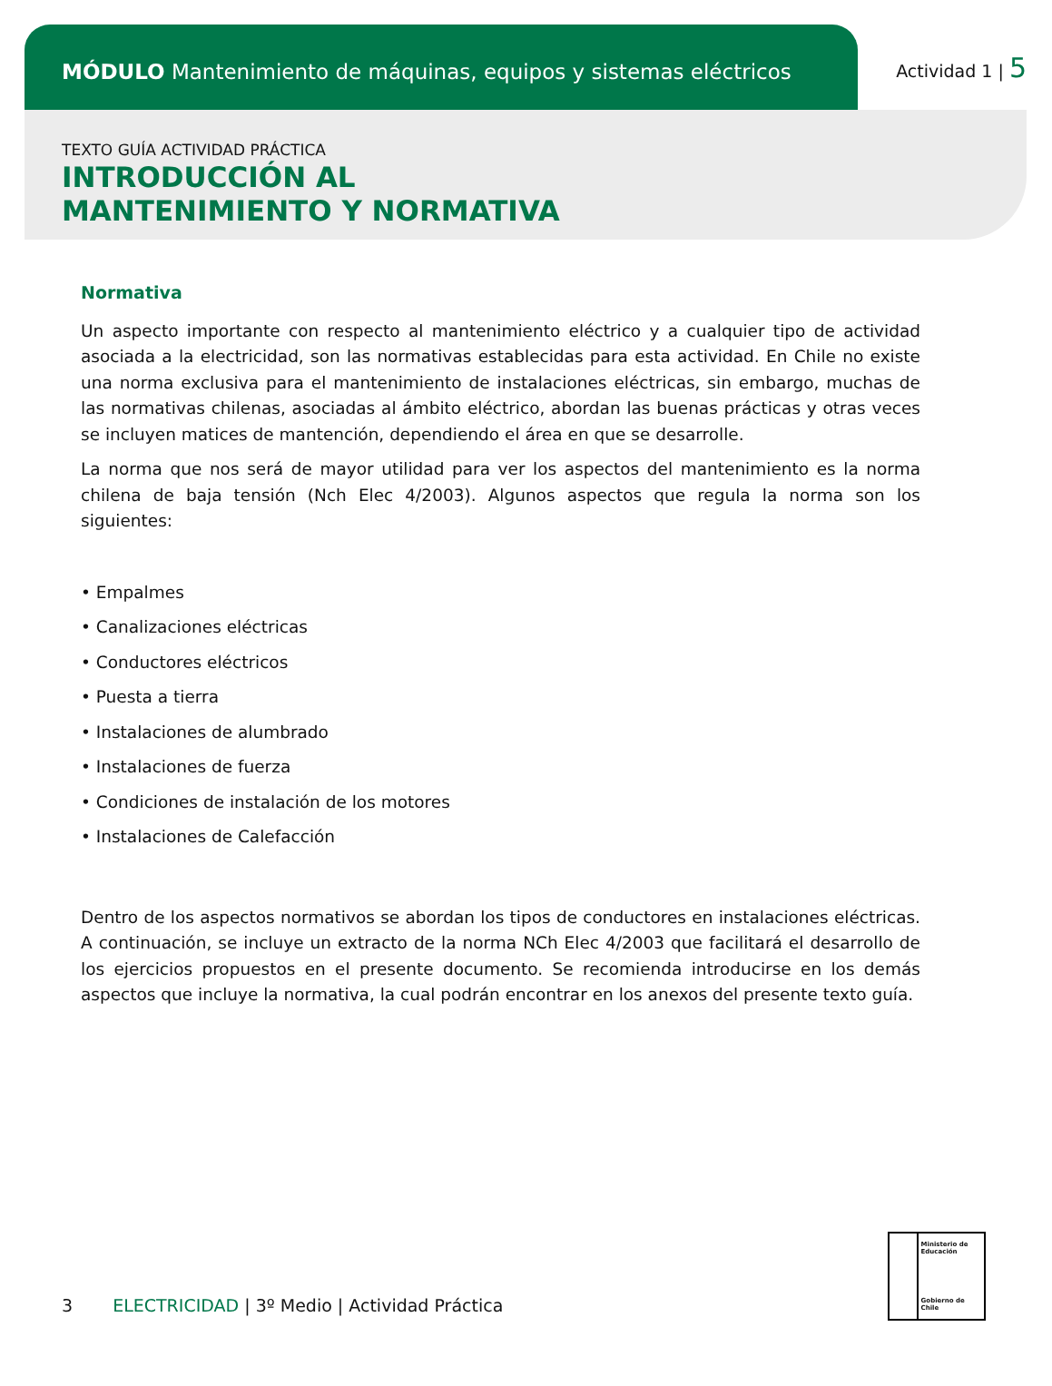MÓDULO Mantenimiento de máquinas, equipos y sistemas eléctricos
Actividad 1 | 5
TEXTO GUÍA ACTIVIDAD PRÁCTICA
INTRODUCCIÓN AL
MANTENIMIENTO Y NORMATIVA
Normativa
Un aspecto importante con respecto al mantenimiento eléctrico y a cualquier tipo de actividad asociada a la electricidad, son las normativas establecidas para esta actividad. En Chile no existe una norma exclusiva para el mantenimiento de instalaciones eléctricas, sin embargo, muchas de las normativas chilenas, asociadas al ámbito eléctrico, abordan las buenas prácticas y otras veces se incluyen matices de mantención, dependiendo el área en que se desarrolle.
La norma que nos será de mayor utilidad para ver los aspectos del mantenimiento es la norma chilena de baja tensión (Nch Elec 4/2003). Algunos aspectos que regula la norma son los siguientes:
• Empalmes
• Canalizaciones eléctricas
• Conductores eléctricos
• Puesta a tierra
• Instalaciones de alumbrado
• Instalaciones de fuerza
• Condiciones de instalación de los motores
• Instalaciones de Calefacción
Dentro de los aspectos normativos se abordan los tipos de conductores en instalaciones eléctricas. A continuación, se incluye un extracto de la norma NCh Elec 4/2003 que facilitará el desarrollo de los ejercicios propuestos en el presente documento. Se recomienda introducirse en los demás aspectos que incluye la normativa, la cual podrán encontrar en los anexos del presente texto guía.
Ministerio de Educación
Gobierno de Chile
3 ELECTRICIDAD | 3º Medio | Actividad Práctica